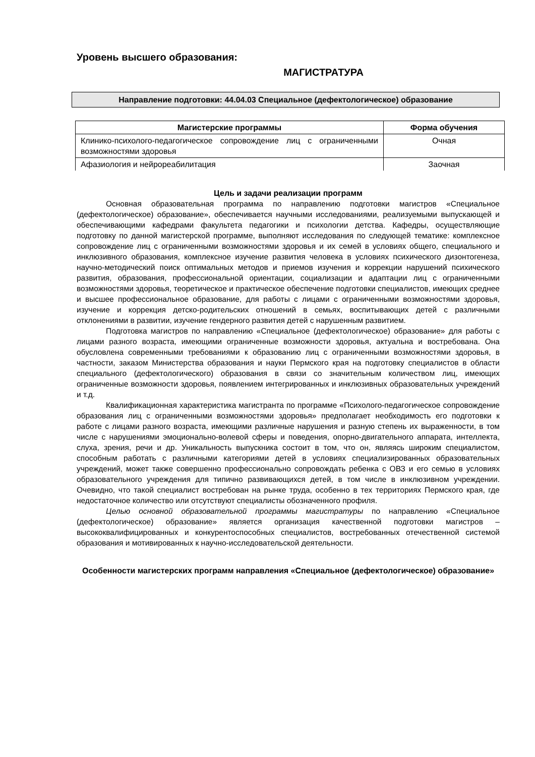Уровень высшего образования:
МАГИСТРАТУРА
Направление подготовки: 44.04.03 Специальное (дефектологическое) образование
| Магистерские программы | Форма обучения |
| --- | --- |
| Клинико-психолого-педагогическое сопровождение лиц с ограниченными возможностями здоровья | Очная |
| Афазиология и нейрореабилитация | Заочная |
Цель и задачи реализации программ
Основная образовательная программа по направлению подготовки магистров «Специальное (дефектологическое) образование», обеспечивается научными исследованиями, реализуемыми выпускающей и обеспечивающими кафедрами факультета педагогики и психологии детства. Кафедры, осуществляющие подготовку по данной магистерской программе, выполняют исследования по следующей тематике: комплексное сопровождение лиц с ограниченными возможностями здоровья и их семей в условиях общего, специального и инклюзивного образования, комплексное изучение развития человека в условиях психического дизонтогенеза, научно-методический поиск оптимальных методов и приемов изучения и коррекции нарушений психического развития, образования, профессиональной ориентации, социализации и адаптации лиц с ограниченными возможностями здоровья, теоретическое и практическое обеспечение подготовки специалистов, имеющих среднее и высшее профессиональное образование, для работы с лицами с ограниченными возможностями здоровья, изучение и коррекция детско-родительских отношений в семьях, воспитывающих детей с различными отклонениями в развитии, изучение гендерного развития детей с нарушенным развитием.
Подготовка магистров по направлению «Специальное (дефектологическое) образование» для работы с лицами разного возраста, имеющими ограниченные возможности здоровья, актуальна и востребована. Она обусловлена современными требованиями к образованию лиц с ограниченными возможностями здоровья, в частности, заказом Министерства образования и науки Пермского края на подготовку специалистов в области специального (дефектологического) образования в связи со значительным количеством лиц, имеющих ограниченные возможности здоровья, появлением интегрированных и инклюзивных образовательных учреждений и т.д.
Квалификационная характеристика магистранта по программе «Психолого-педагогическое сопровождение образования лиц с ограниченными возможностями здоровья» предполагает необходимость его подготовки к работе с лицами разного возраста, имеющими различные нарушения и разную степень их выраженности, в том числе с нарушениями эмоционально-волевой сферы и поведения, опорно-двигательного аппарата, интеллекта, слуха, зрения, речи и др. Уникальность выпускника состоит в том, что он, являясь широким специалистом, способным работать с различными категориями детей в условиях специализированных образовательных учреждений, может также совершенно профессионально сопровождать ребенка с ОВЗ и его семью в условиях образовательного учреждения для типично развивающихся детей, в том числе в инклюзивном учреждении. Очевидно, что такой специалист востребован на рынке труда, особенно в тех территориях Пермского края, где недостаточное количество или отсутствуют специалисты обозначенного профиля.
Целью основной образовательной программы магистратуры по направлению «Специальное (дефектологическое) образование» является организация качественной подготовки магистров – высококвалифицированных и конкурентоспособных специалистов, востребованных отечественной системой образования и мотивированных к научно-исследовательской деятельности.
Особенности магистерских программ направления «Специальное (дефектологическое) образование»